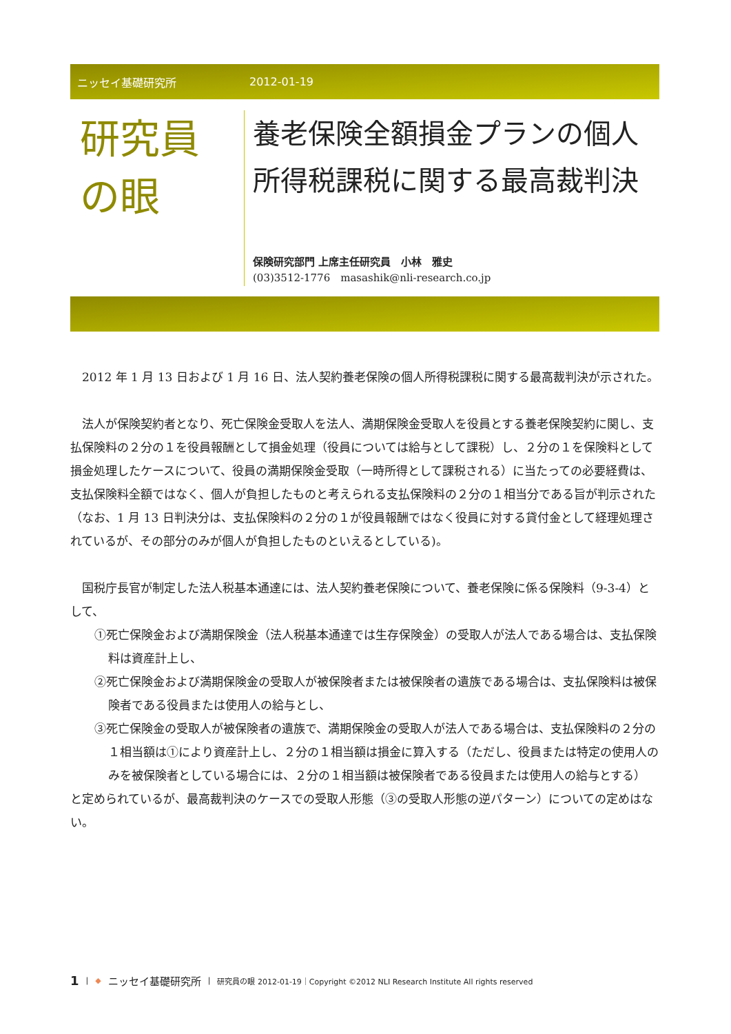ニッセイ基礎研究所 2012-01-19
研究員
の眼
養老保険全額損金プランの個人所得税課税に関する最高裁判決
保険研究部門 上席主任研究員　小林　雅史
(03)3512-1776　masashik@nli-research.co.jp
　2012 年 1 月 13 日および 1 月 16 日、法人契約養老保険の個人所得税課税に関する最高裁判決が示された。
　法人が保険契約者となり、死亡保険金受取人を法人、満期保険金受取人を役員とする養老保険契約に関し、支払保険料の２分の１を役員報酬として損金処理（役員については給与として課税）し、２分の１を保険料として損金処理したケースについて、役員の満期保険金受取（一時所得として課税される）に当たっての必要経費は、支払保険料全額ではなく、個人が負担したものと考えられる支払保険料の２分の１相当分である旨が判示された（なお、1 月 13 日判決分は、支払保険料の２分の１が役員報酬ではなく役員に対する貸付金として経理処理されているが、その部分のみが個人が負担したものといえるとしている)。
　国税庁長官が制定した法人税基本通達には、法人契約養老保険について、養老保険に係る保険料（9-3-4）として、
①死亡保険金および満期保険金（法人税基本通達では生存保険金）の受取人が法人である場合は、支払保険料は資産計上し、
②死亡保険金および満期保険金の受取人が被保険者または被保険者の遺族である場合は、支払保険料は被保険者である役員または使用人の給与とし、
③死亡保険金の受取人が被保険者の遺族で、満期保険金の受取人が法人である場合は、支払保険料の２分の１相当額は①により資産計上し、２分の１相当額は損金に算入する（ただし、役員または特定の使用人のみを被保険者としている場合には、２分の１相当額は被保険者である役員または使用人の給与とする）
と定められているが、最高裁判決のケースでの受取人形態（③の受取人形態の逆パターン）についての定めはない。
1 | ◆ ニッセイ基礎研究所 | 研究員の眼 2012-01-19｜Copyright ©2012 NLI Research Institute All rights reserved